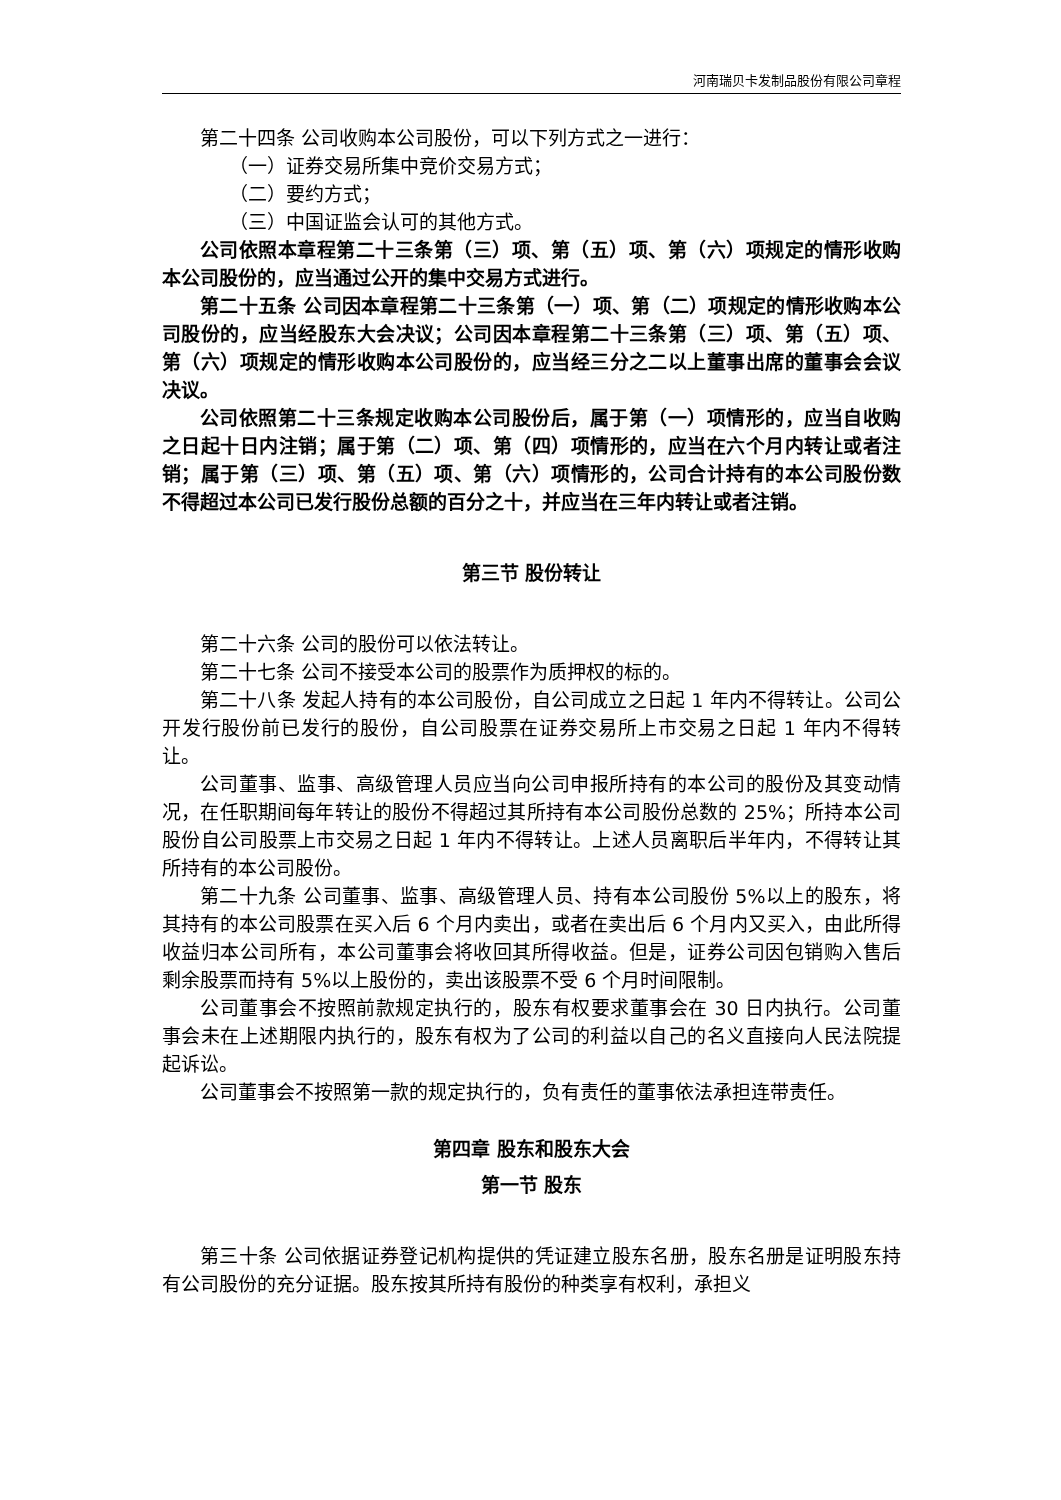河南瑞贝卡发制品股份有限公司章程
第二十四条 公司收购本公司股份，可以下列方式之一进行：
（一）证券交易所集中竞价交易方式；
（二）要约方式；
（三）中国证监会认可的其他方式。
公司依照本章程第二十三条第（三）项、第（五）项、第（六）项规定的情形收购本公司股份的，应当通过公开的集中交易方式进行。
第二十五条 公司因本章程第二十三条第（一）项、第（二）项规定的情形收购本公司股份的，应当经股东大会决议；公司因本章程第二十三条第（三）项、第（五）项、第（六）项规定的情形收购本公司股份的，应当经三分之二以上董事出席的董事会会议决议。
公司依照第二十三条规定收购本公司股份后，属于第（一）项情形的，应当自收购之日起十日内注销；属于第（二）项、第（四）项情形的，应当在六个月内转让或者注销；属于第（三）项、第（五）项、第（六）项情形的，公司合计持有的本公司股份数不得超过本公司已发行股份总额的百分之十，并应当在三年内转让或者注销。
第三节 股份转让
第二十六条 公司的股份可以依法转让。
第二十七条 公司不接受本公司的股票作为质押权的标的。
第二十八条 发起人持有的本公司股份，自公司成立之日起 1 年内不得转让。公司公开发行股份前已发行的股份，自公司股票在证券交易所上市交易之日起 1 年内不得转让。
公司董事、监事、高级管理人员应当向公司申报所持有的本公司的股份及其变动情况，在任职期间每年转让的股份不得超过其所持有本公司股份总数的 25%；所持本公司股份自公司股票上市交易之日起 1 年内不得转让。上述人员离职后半年内，不得转让其所持有的本公司股份。
第二十九条 公司董事、监事、高级管理人员、持有本公司股份 5%以上的股东，将其持有的本公司股票在买入后 6 个月内卖出，或者在卖出后 6 个月内又买入，由此所得收益归本公司所有，本公司董事会将收回其所得收益。但是，证券公司因包销购入售后剩余股票而持有 5%以上股份的，卖出该股票不受 6 个月时间限制。
公司董事会不按照前款规定执行的，股东有权要求董事会在 30 日内执行。公司董事会未在上述期限内执行的，股东有权为了公司的利益以自己的名义直接向人民法院提起诉讼。
公司董事会不按照第一款的规定执行的，负有责任的董事依法承担连带责任。
第四章 股东和股东大会
第一节 股东
第三十条 公司依据证券登记机构提供的凭证建立股东名册，股东名册是证明股东持有公司股份的充分证据。股东按其所持有股份的种类享有权利，承担义